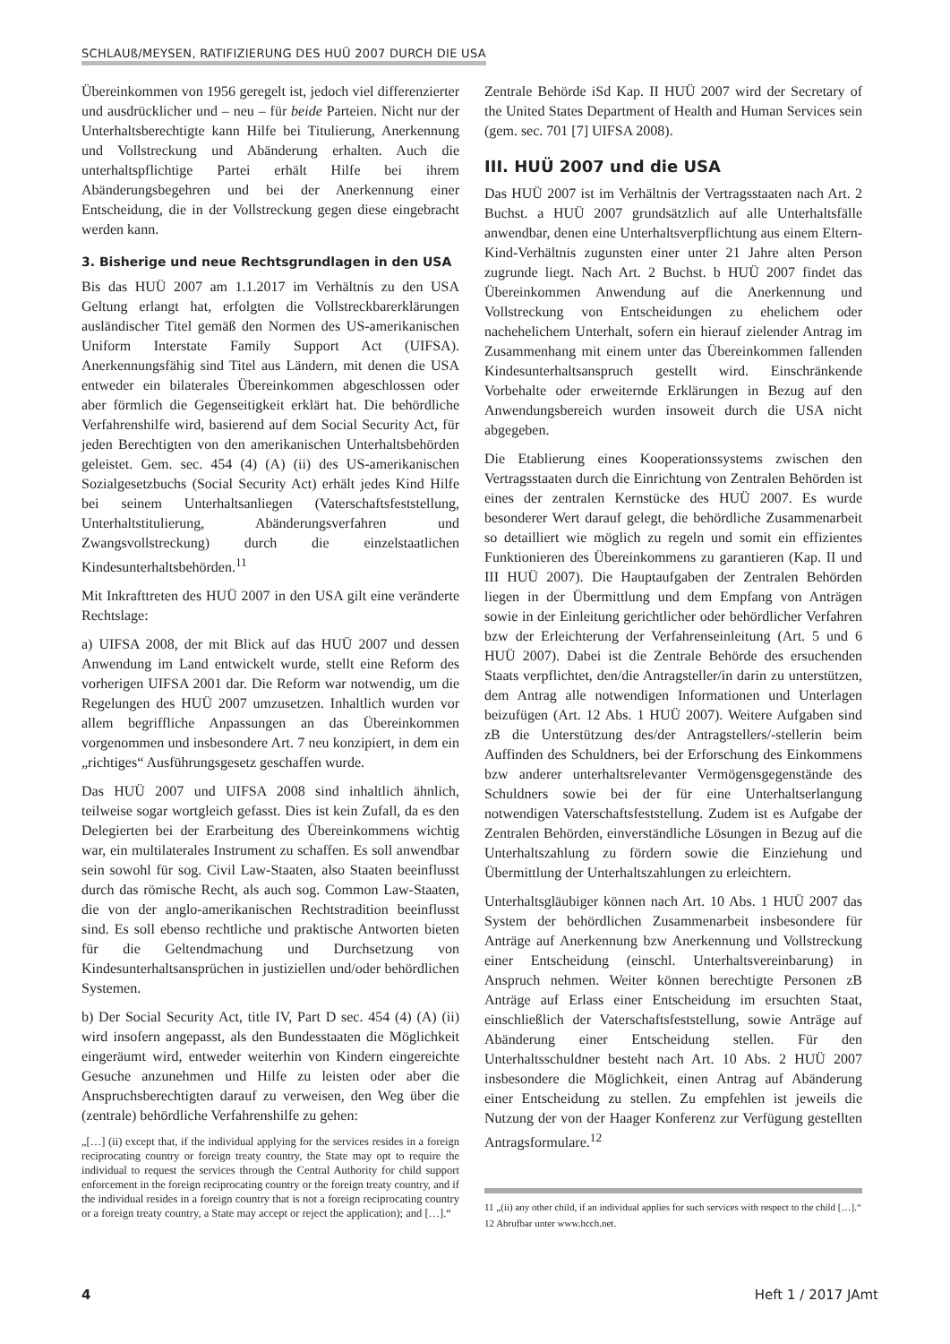SCHLAUß/MEYSEN, RATIFIZIERUNG DES HUÜ 2007 DURCH DIE USA
Übereinkommen von 1956 geregelt ist, jedoch viel differenzierter und ausdrücklicher und – neu – für beide Parteien. Nicht nur der Unterhaltsberechtigte kann Hilfe bei Titulierung, Anerkennung und Vollstreckung und Abänderung erhalten. Auch die unterhaltspflichtige Partei erhält Hilfe bei ihrem Abänderungsbegehren und bei der Anerkennung einer Entscheidung, die in der Vollstreckung gegen diese eingebracht werden kann.
3. Bisherige und neue Rechtsgrundlagen in den USA
Bis das HUÜ 2007 am 1.1.2017 im Verhältnis zu den USA Geltung erlangt hat, erfolgten die Vollstreckbarerklärungen ausländischer Titel gemäß den Normen des US-amerikanischen Uniform Interstate Family Support Act (UIFSA). Anerkennungsfähig sind Titel aus Ländern, mit denen die USA entweder ein bilaterales Übereinkommen abgeschlossen oder aber förmlich die Gegenseitigkeit erklärt hat. Die behördliche Verfahrenshilfe wird, basierend auf dem Social Security Act, für jeden Berechtigten von den amerikanischen Unterhaltsbehörden geleistet. Gem. sec. 454 (4) (A) (ii) des US-amerikanischen Sozialgesetzbuchs (Social Security Act) erhält jedes Kind Hilfe bei seinem Unterhaltsanliegen (Vaterschaftsfeststellung, Unterhaltstitulierung, Abänderungsverfahren und Zwangsvollstreckung) durch die einzelstaatlichen Kindesunterhaltsbehörden.<sup>11</sup>
Mit Inkrafttreten des HUÜ 2007 in den USA gilt eine veränderte Rechtslage:
a) UIFSA 2008, der mit Blick auf das HUÜ 2007 und dessen Anwendung im Land entwickelt wurde, stellt eine Reform des vorherigen UIFSA 2001 dar. Die Reform war notwendig, um die Regelungen des HUÜ 2007 umzusetzen. Inhaltlich wurden vor allem begriffliche Anpassungen an das Übereinkommen vorgenommen und insbesondere Art. 7 neu konzipiert, in dem ein „richtiges“ Ausführungsgesetz geschaffen wurde.
Das HUÜ 2007 und UIFSA 2008 sind inhaltlich ähnlich, teilweise sogar wortgleich gefasst. Dies ist kein Zufall, da es den Delegierten bei der Erarbeitung des Übereinkommens wichtig war, ein multilaterales Instrument zu schaffen. Es soll anwendbar sein sowohl für sog. Civil Law-Staaten, also Staaten beeinflusst durch das römische Recht, als auch sog. Common Law-Staaten, die von der anglo-amerikanischen Rechtstradition beeinflusst sind. Es soll ebenso rechtliche und praktische Antworten bieten für die Geltendmachung und Durchsetzung von Kindesunterhaltsansprüchen in justiziellen und/oder behördlichen Systemen.
b) Der Social Security Act, title IV, Part D sec. 454 (4) (A) (ii) wird insofern angepasst, als den Bundesstaaten die Möglichkeit eingeräumt wird, entweder weiterhin von Kindern eingereichte Gesuche anzunehmen und Hilfe zu leisten oder aber die Anspruchsberechtigten darauf zu verweisen, den Weg über die (zentrale) behördliche Verfahrenshilfe zu gehen:
„[…] (ii) except that, if the individual applying for the services resides in a foreign reciprocating country or foreign treaty country, the State may opt to require the individual to request the services through the Central Authority for child support enforcement in the foreign reciprocating country or the foreign treaty country, and if the individual resides in a foreign country that is not a foreign reciprocating country or a foreign treaty country, a State may accept or reject the application); and […].“
Zentrale Behörde iSd Kap. II HUÜ 2007 wird der Secretary of the United States Department of Health and Human Services sein (gem. sec. 701 [7] UIFSA 2008).
III. HUÜ 2007 und die USA
Das HUÜ 2007 ist im Verhältnis der Vertragsstaaten nach Art. 2 Buchst. a HUÜ 2007 grundsätzlich auf alle Unterhaltsfälle anwendbar, denen eine Unterhaltsverpflichtung aus einem Eltern-Kind-Verhältnis zugunsten einer unter 21 Jahre alten Person zugrunde liegt. Nach Art. 2 Buchst. b HUÜ 2007 findet das Übereinkommen Anwendung auf die Anerkennung und Vollstreckung von Entscheidungen zu ehelichem oder nachehelichem Unterhalt, sofern ein hierauf zielender Antrag im Zusammenhang mit einem unter das Übereinkommen fallenden Kindesunterhaltsanspruch gestellt wird. Einschränkende Vorbehalte oder erweiternde Erklärungen in Bezug auf den Anwendungsbereich wurden insoweit durch die USA nicht abgegeben.
Die Etablierung eines Kooperationssystems zwischen den Vertragsstaaten durch die Einrichtung von Zentralen Behörden ist eines der zentralen Kernstücke des HUÜ 2007. Es wurde besonderer Wert darauf gelegt, die behördliche Zusammenarbeit so detailliert wie möglich zu regeln und somit ein effizientes Funktionieren des Übereinkommens zu garantieren (Kap. II und III HUÜ 2007). Die Hauptaufgaben der Zentralen Behörden liegen in der Übermittlung und dem Empfang von Anträgen sowie in der Einleitung gerichtlicher oder behördlicher Verfahren bzw der Erleichterung der Verfahrenseinleitung (Art. 5 und 6 HUÜ 2007). Dabei ist die Zentrale Behörde des ersuchenden Staats verpflichtet, den/die Antragsteller/in darin zu unterstützen, dem Antrag alle notwendigen Informationen und Unterlagen beizufügen (Art. 12 Abs. 1 HUÜ 2007). Weitere Aufgaben sind zB die Unterstützung des/der Antragstellers/-stellerin beim Auffinden des Schuldners, bei der Erforschung des Einkommens bzw anderer unterhaltsrelevanter Vermögensgegenstände des Schuldners sowie bei der für eine Unterhaltserlangung notwendigen Vaterschaftsfeststellung. Zudem ist es Aufgabe der Zentralen Behörden, einverständliche Lösungen in Bezug auf die Unterhaltszahlung zu fördern sowie die Einziehung und Übermittlung der Unterhaltszahlungen zu erleichtern.
Unterhaltsgläubiger können nach Art. 10 Abs. 1 HUÜ 2007 das System der behördlichen Zusammenarbeit insbesondere für Anträge auf Anerkennung bzw Anerkennung und Vollstreckung einer Entscheidung (einschl. Unterhaltsvereinbarung) in Anspruch nehmen. Weiter können berechtigte Personen zB Anträge auf Erlass einer Entscheidung im ersuchten Staat, einschließlich der Vaterschaftsfeststellung, sowie Anträge auf Abänderung einer Entscheidung stellen. Für den Unterhaltsschuldner besteht nach Art. 10 Abs. 2 HUÜ 2007 insbesondere die Möglichkeit, einen Antrag auf Abänderung einer Entscheidung zu stellen. Zu empfehlen ist jeweils die Nutzung der von der Haager Konferenz zur Verfügung gestellten Antragsformulare.<sup>12</sup>
11 „(ii) any other child, if an individual applies for such services with respect to the child […].“
12 Abrufbar unter www.hcch.net.
4 Heft 1 / 2017 JAmt